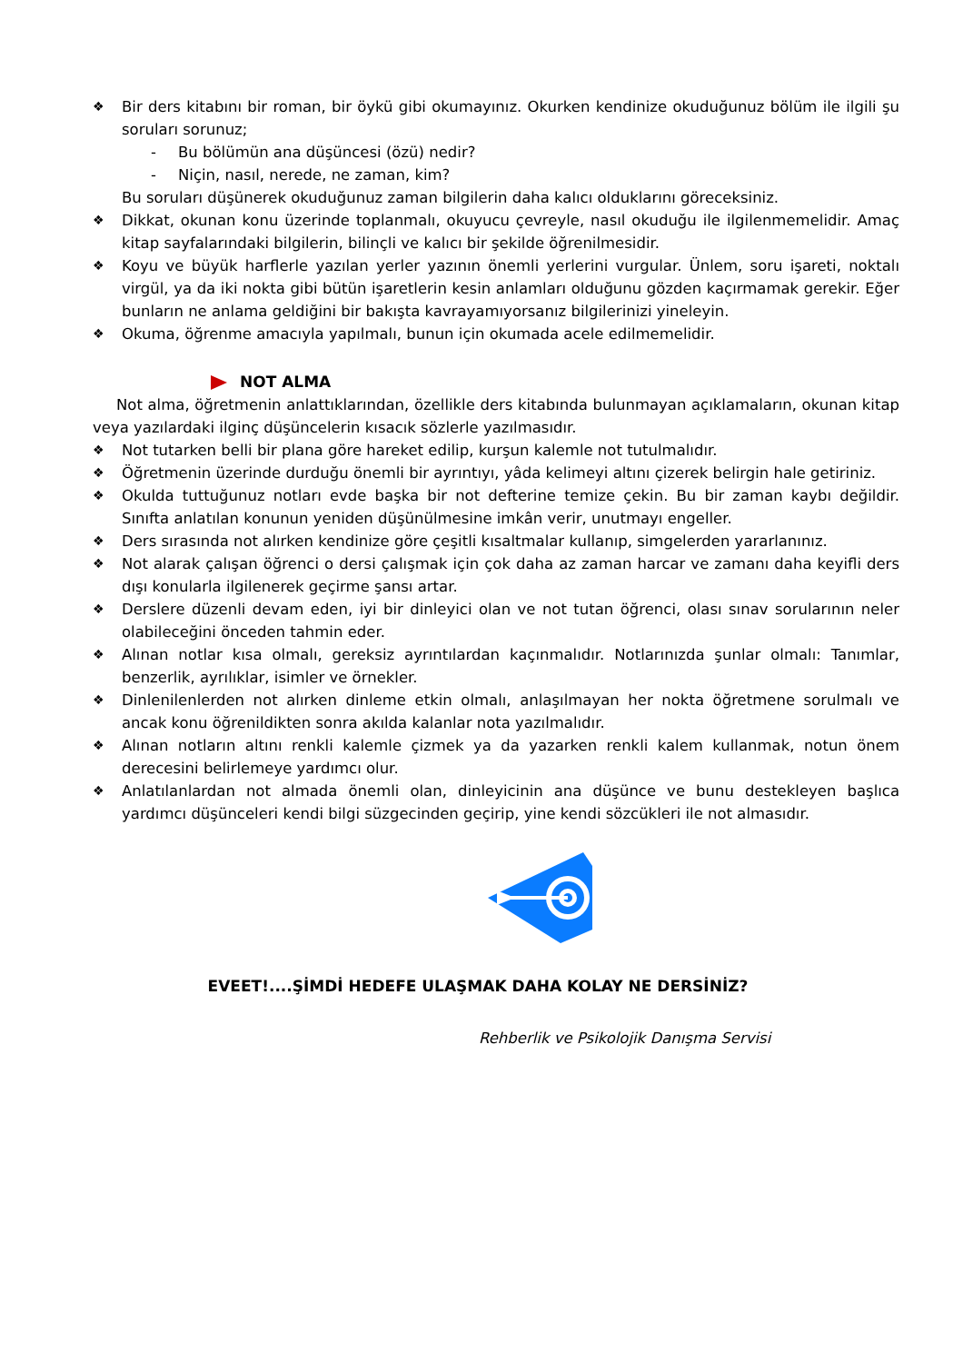❖ Bir ders kitabını bir roman, bir öykü gibi okumayınız. Okurken kendinize okuduğunuz bölüm ile ilgili şu soruları sorunuz;
- Bu bölümün ana düşüncesi (özü) nedir?
- Niçin, nasıl, nerede, ne zaman, kim?
Bu soruları düşünerek okuduğunuz zaman bilgilerin daha kalıcı olduklarını göreceksiniz.
❖ Dikkat, okunan konu üzerinde toplanmalı, okuyucu çevreyle, nasıl okuduğu ile ilgilenmemelidir. Amaç kitap sayfalarındaki bilgilerin, bilinçli ve kalıcı bir şekilde öğrenilmesidir.
❖ Koyu ve büyük harflerle yazılan yerler yazının önemli yerlerini vurgular. Ünlem, soru işareti, noktalı virgül, ya da iki nokta gibi bütün işaretlerin kesin anlamları olduğunu gözden kaçırmamak gerekir. Eğer bunların ne anlama geldiğini bir bakışta kavrayamıyorsanız bilgilerinizi yineleyin.
❖ Okuma, öğrenme amacıyla yapılmalı, bunun için okumada acele edilmemelidir.
NOT ALMA
Not alma, öğretmenin anlattıklarından, özellikle ders kitabında bulunmayan açıklamaların, okunan kitap veya yazılardaki ilginç düşüncelerin kısacık sözlerle yazılmasıdır.
❖ Not tutarken belli bir plana göre hareket edilip, kurşun kalemle not tutulmalıdır.
❖ Öğretmenin üzerinde durduğu önemli bir ayrıntıyı, yâda kelimeyi altını çizerek belirgin hale getiriniz.
❖ Okulda tuttuğunuz notları evde başka bir not defterine temize çekin. Bu bir zaman kaybı değildir. Sınıfta anlatılan konunun yeniden düşünülmesine imkân verir, unutmayı engeller.
❖ Ders sırasında not alırken kendinize göre çeşitli kısaltmalar kullanıp, simgelerden yararlanınız.
❖ Not alarak çalışan öğrenci o dersi çalışmak için çok daha az zaman harcar ve zamanı daha keyifli ders dışı konularla ilgilenerek geçirme şansı artar.
❖ Derslere düzenli devam eden, iyi bir dinleyici olan ve not tutan öğrenci, olası sınav sorularının neler olabileceğini önceden tahmin eder.
❖ Alınan notlar kısa olmalı, gereksiz ayrıntılardan kaçınmalıdır. Notlarınızda şunlar olmalı: Tanımlar, benzerlik, ayrılıklar, isimler ve örnekler.
❖ Dinlenilenlerden not alırken dinleme etkin olmalı, anlaşılmayan her nokta öğretmene sorulmalı ve ancak konu öğrenildikten sonra akılda kalanlar nota yazılmalıdır.
❖ Alınan notların altını renkli kalemle çizmek ya da yazarken renkli kalem kullanmak, notun önem derecesini belirlemeye yardımcı olur.
❖ Anlatılanlardan not almada önemli olan, dinleyicinin ana düşünce ve bunu destekleyen başlıca yardımcı düşünceleri kendi bilgi süzgecinden geçirip, yine kendi sözcükleri ile not almasıdır.
EVEET!....ŞİMDİ HEDEFE ULAŞMAK DAHA KOLAY NE DERSİNİZ?
Rehberlik ve Psikolojik Danışma Servisi